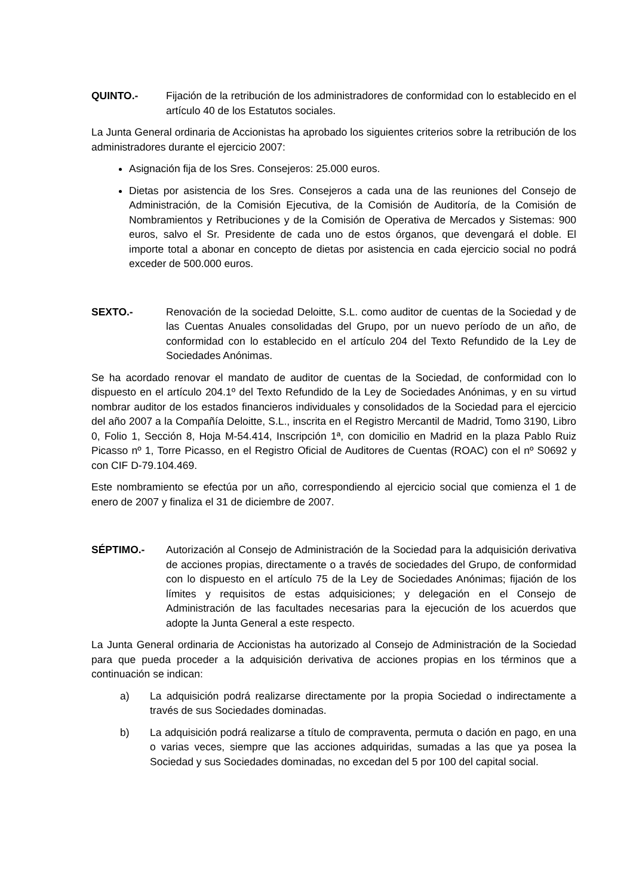QUINTO.- Fijación de la retribución de los administradores de conformidad con lo establecido en el artículo 40 de los Estatutos sociales.
La Junta General ordinaria de Accionistas ha aprobado los siguientes criterios sobre la retribución de los administradores durante el ejercicio 2007:
Asignación fija de los Sres. Consejeros: 25.000 euros.
Dietas por asistencia de los Sres. Consejeros a cada una de las reuniones del Consejo de Administración, de la Comisión Ejecutiva, de la Comisión de Auditoría, de la Comisión de Nombramientos y Retribuciones y de la Comisión de Operativa de Mercados y Sistemas: 900 euros, salvo el Sr. Presidente de cada uno de estos órganos, que devengará el doble. El importe total a abonar en concepto de dietas por asistencia en cada ejercicio social no podrá exceder de 500.000 euros.
SEXTO.- Renovación de la sociedad Deloitte, S.L. como auditor de cuentas de la Sociedad y de las Cuentas Anuales consolidadas del Grupo, por un nuevo período de un año, de conformidad con lo establecido en el artículo 204 del Texto Refundido de la Ley de Sociedades Anónimas.
Se ha acordado renovar el mandato de auditor de cuentas de la Sociedad, de conformidad con lo dispuesto en el artículo 204.1º del Texto Refundido de la Ley de Sociedades Anónimas, y en su virtud nombrar auditor de los estados financieros individuales y consolidados de la Sociedad para el ejercicio del año 2007 a la Compañía Deloitte, S.L., inscrita en el Registro Mercantil de Madrid, Tomo 3190, Libro 0, Folio 1, Sección 8, Hoja M-54.414, Inscripción 1ª, con domicilio en Madrid en la plaza Pablo Ruiz Picasso nº 1, Torre Picasso, en el Registro Oficial de Auditores de Cuentas (ROAC) con el nº S0692 y con CIF D-79.104.469.
Este nombramiento se efectúa por un año, correspondiendo al ejercicio social que comienza el 1 de enero de 2007 y finaliza el 31 de diciembre de 2007.
SÉPTIMO.- Autorización al Consejo de Administración de la Sociedad para la adquisición derivativa de acciones propias, directamente o a través de sociedades del Grupo, de conformidad con lo dispuesto en el artículo 75 de la Ley de Sociedades Anónimas; fijación de los límites y requisitos de estas adquisiciones; y delegación en el Consejo de Administración de las facultades necesarias para la ejecución de los acuerdos que adopte la Junta General a este respecto.
La Junta General ordinaria de Accionistas ha autorizado al Consejo de Administración de la Sociedad para que pueda proceder a la adquisición derivativa de acciones propias en los términos que a continuación se indican:
a) La adquisición podrá realizarse directamente por la propia Sociedad o indirectamente a través de sus Sociedades dominadas.
b) La adquisición podrá realizarse a título de compraventa, permuta o dación en pago, en una o varias veces, siempre que las acciones adquiridas, sumadas a las que ya posea la Sociedad y sus Sociedades dominadas, no excedan del 5 por 100 del capital social.